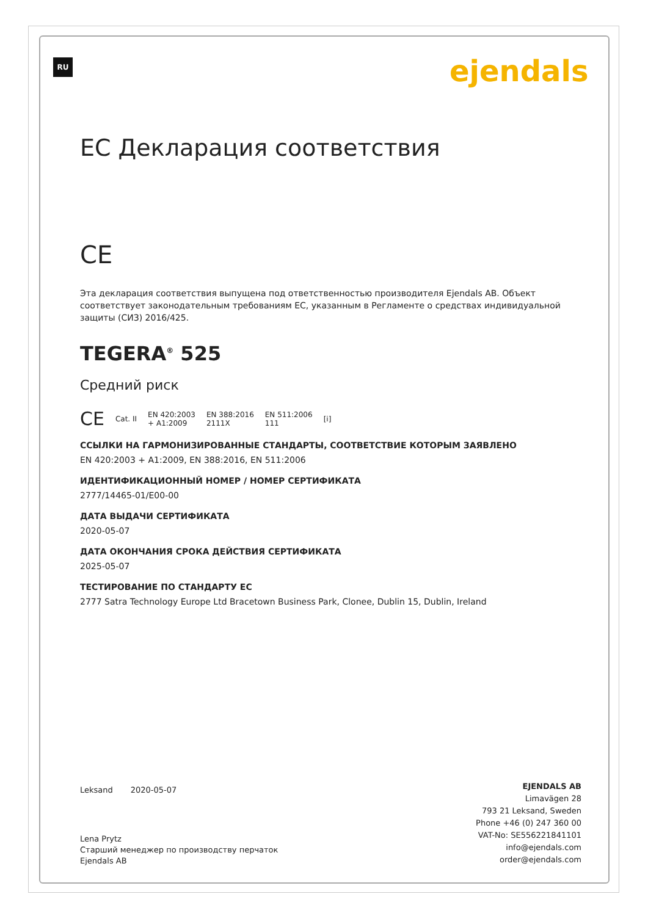RU ejendals
ЕС Декларация соответствия
CE
Эта декларация соответствия выпущена под ответственностью производителя Ejendals AB. Объект соответствует законодательным требованиям ЕС, указанным в Регламенте о средствах индивидуальной защиты (СИЗ) 2016/425.
TEGERA<sup>®</sup> 525
Средний риск
CE Cat. II EN 420:2003
+ A1:2009 EN 388:2016
2111X EN 511:2006
111 [i]
ССЫЛКИ НА ГАРМОНИЗИРОВАННЫЕ СТАНДАРТЫ, СООТВЕТСТВИЕ КОТОРЫМ ЗАЯВЛЕНО
EN 420:2003 + A1:2009, EN 388:2016, EN 511:2006
ИДЕНТИФИКАЦИОННЫЙ НОМЕР / НОМЕР СЕРТИФИКАТА
2777/14465-01/E00-00
ДАТА ВЫДАЧИ СЕРТИФИКАТА
2020-05-07
ДАТА ОКОНЧАНИЯ СРОКА ДЕЙСТВИЯ СЕРТИФИКАТА
2025-05-07
ТЕСТИРОВАНИЕ ПО СТАНДАРТУ ЕС
2777 Satra Technology Europe Ltd Bracetown Business Park, Clonee, Dublin 15, Dublin, Ireland
Leksand 2020-05-07
Lena Prytz
Старший менеджер по производству перчаток
Ejendals AB
EJENDALS AB
Limavägen 28
793 21 Leksand, Sweden
Phone +46 (0) 247 360 00
VAT-No: SE556221841101
info@ejendals.com
order@ejendals.com